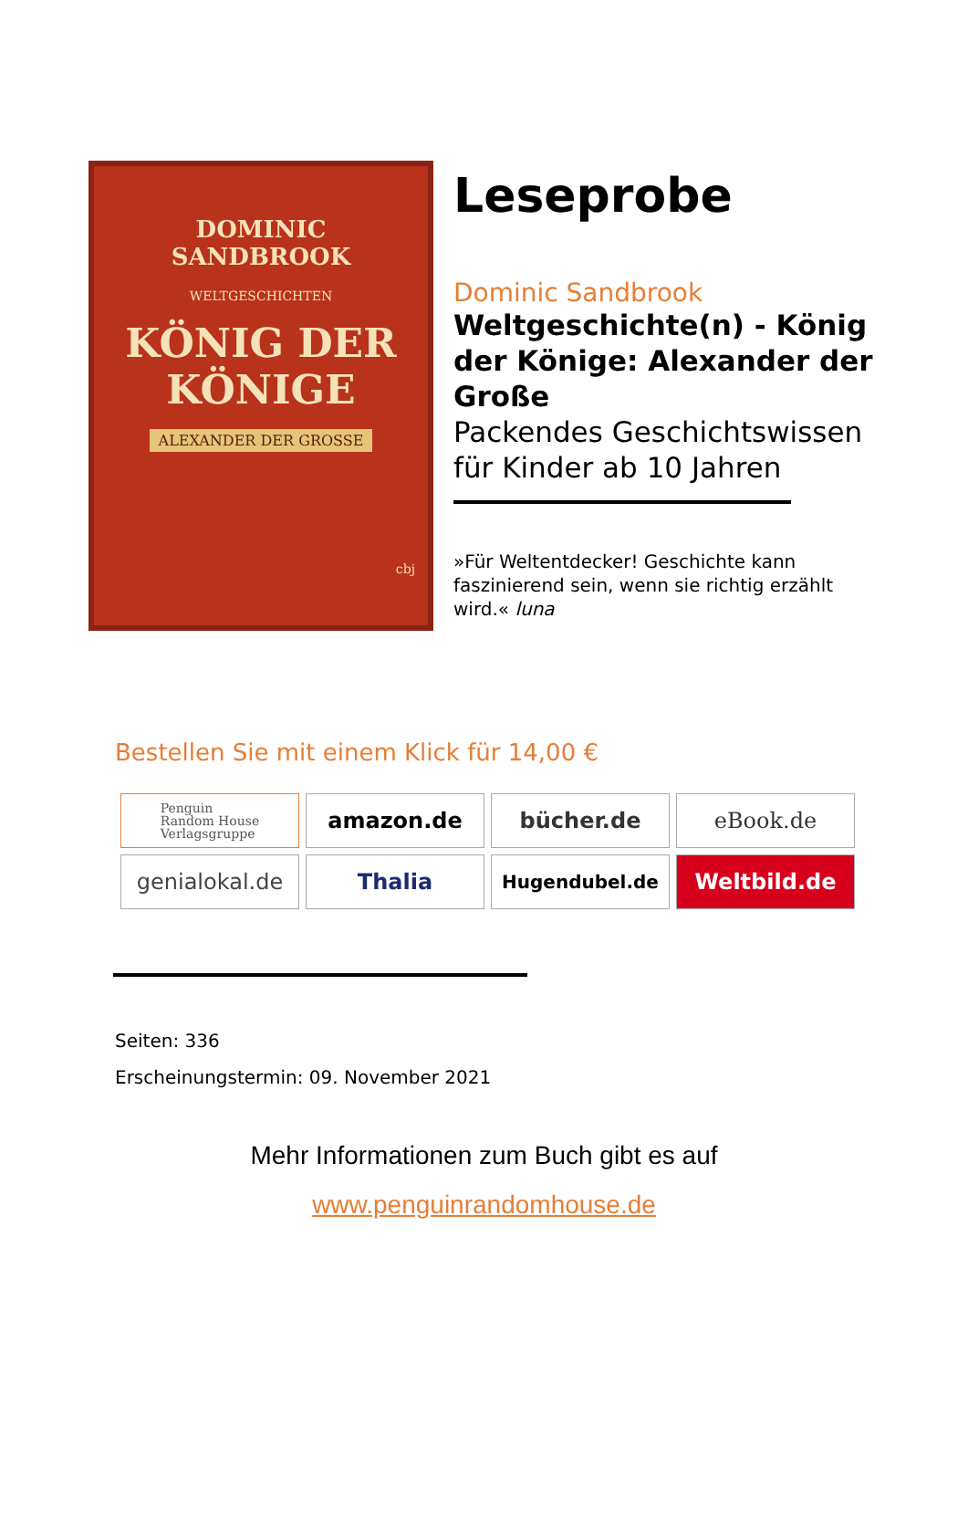DOMINIC
SANDBROOK
WELTGESCHICHTEN
KÖNIG DER
KÖNIGE
ALEXANDER DER GROSSE
cbj
Leseprobe
Dominic Sandbrook
Weltgeschichte(n) - König der Könige: Alexander der Große
Packendes Geschichtswissen für Kinder ab 10 Jahren
»Für Weltentdecker! Geschichte kann faszinierend sein, wenn sie richtig erzählt wird.« luna
Bestellen Sie mit einem Klick für 14,00 €
Penguin
Random House
Verlagsgruppe
amazon.de
bücher.de
eBook.de
genialokal.de
Thalia
Hugendubel.de
Weltbild.de
Seiten: 336
Erscheinungstermin: 09. November 2021
Mehr Informationen zum Buch gibt es auf
www.penguinrandomhouse.de